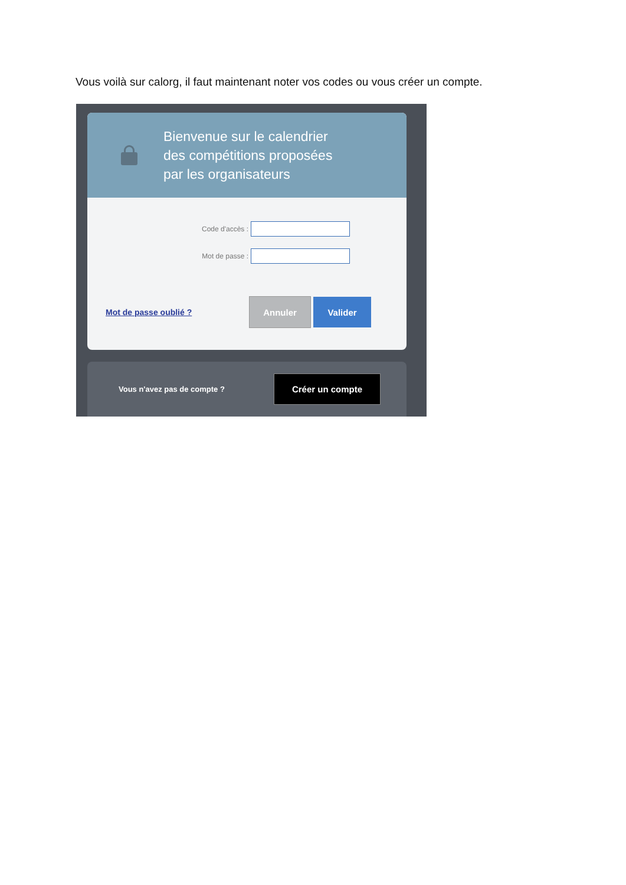Vous voilà sur calorg, il faut maintenant noter vos codes ou vous créer un compte.
Bienvenue sur le calendrier
des compétitions proposées
par les organisateurs
Code d'accès :
Mot de passe :
Mot de passe oublié ?
Annuler Valider
Vous n'avez pas de compte ?
Créer un compte